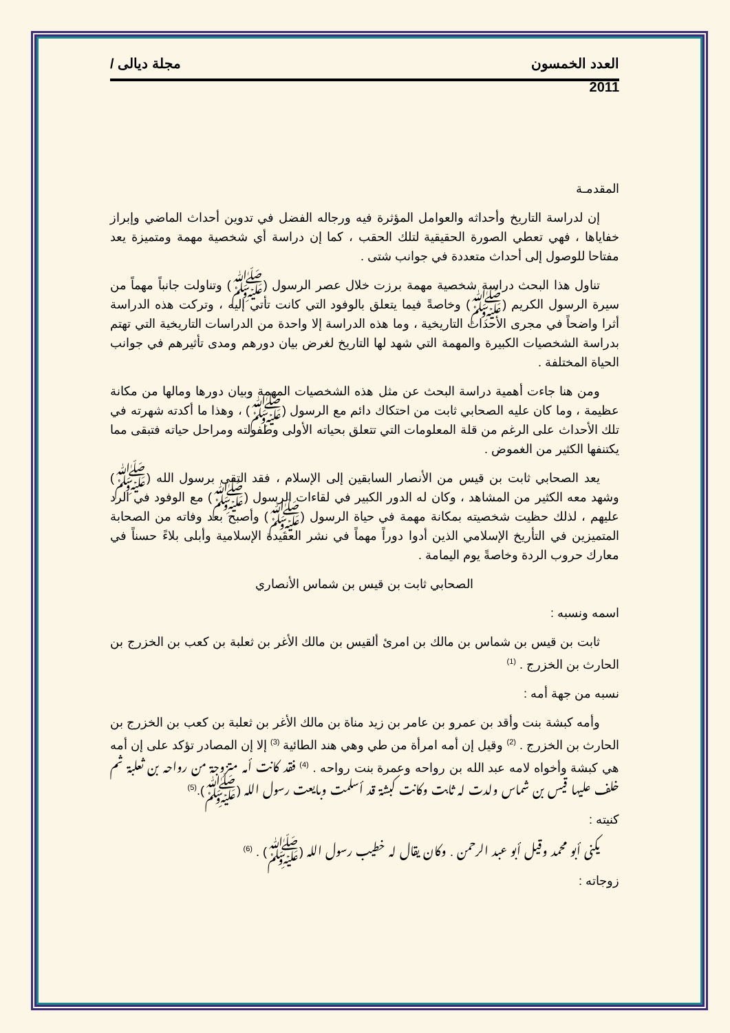العدد الخمسون مجلة ديالى /
2011
المقدمـة
إن لدراسة التاريخ وأحداثه والعوامل المؤثرة فيه ورجاله الفضل في تدوين أحداث الماضي وإبراز خفاياها ، فهي تعطي الصورة الحقيقية لتلك الحقب ، كما إن دراسة أي شخصية مهمة ومتميزة يعد مفتاحا للوصول إلى أحداث متعددة في جوانب شتى .
تناول هذا البحث دراسة شخصية مهمة برزت خلال عصر الرسول (ﷺ) وتناولت جانباً مهماً من سيرة الرسول الكريم (ﷺ) وخاصةً فيما يتعلق بالوفود التي كانت تأتي إليه ، وتركت هذه الدراسة أثرا واضحاً في مجرى الأحداث التاريخية ، وما هذه الدراسة إلا واحدة من الدراسات التاريخية التي تهتم بدراسة الشخصيات الكبيرة والمهمة التي شهد لها التاريخ لغرض بيان دورهم ومدى تأثيرهم في جوانب الحياة المختلفة .
ومن هنا جاءت أهمية دراسة البحث عن مثل هذه الشخصيات المهمة وبيان دورها ومالها من مكانة عظيمة ، وما كان عليه الصحابي ثابت من احتكاك دائم مع الرسول (ﷺ) ، وهذا ما أكدته شهرته في تلك الأحداث على الرغم من قلة المعلومات التي تتعلق بحياته الأولى وطفولته ومراحل حياته فتبقى مما يكتنفها الكثير من الغموض .
يعد الصحابي ثابت بن قيس من الأنصار السابقين إلى الإسلام ، فقد التقى برسول الله (ﷺ) وشهد معه الكثير من المشاهد ، وكان له الدور الكبير في لقاءات الرسول (ﷺ) مع الوفود في الرد عليهم ، لذلك حظيت شخصيته بمكانة مهمة في حياة الرسول (ﷺ) وأصبح بعد وفاته من الصحابة المتميزين في التأريخ الإسلامي الذين أدوا دوراً مهماً في نشر العقيدة الإسلامية وأبلى بلاءً حسناً في معارك حروب الردة وخاصةً يوم اليمامة .
الصحابي ثابت بن قيس بن شماس الأنصاري
اسمه ونسبه :
ثابت بن قيس بن شماس بن مالك بن امرئ ألقيس بن مالك الأغر بن ثعلبة بن كعب بن الخزرج بن الحارث بن الخزرج . <sup>(1)</sup>
نسبه من جهة أمه :
وأمه كبشة بنت وأقد بن عمرو بن عامر بن زيد مناة بن مالك الأغر بن ثعلبة بن كعب بن الخزرج بن الحارث بن الخزرج . <sup>(2)</sup> وقيل إن أمه امرأة من طي وهي هند الطائية <sup>(3)</sup> إلا إن المصادر تؤكد على إن أمه هي كبشة وأخواه لامه عبد الله بن رواحه وعمرة بنت رواحه . <sup>(4)</sup> فقد كانت أمه متزوجة من رواحه بن ثعلبة ثم خلف عليها قيس بن شماس ولدت له ثابت وكانت كبشة قد أسلمت وبايعت رسول الله (ﷺ).<sup>(5)</sup>
كنيته :
يكنى أبو محمد وقيل أبو عبد الرحمن . وكان يقال له خطيب رسول الله (ﷺ) . <sup>(6)</sup>
زوجاته :